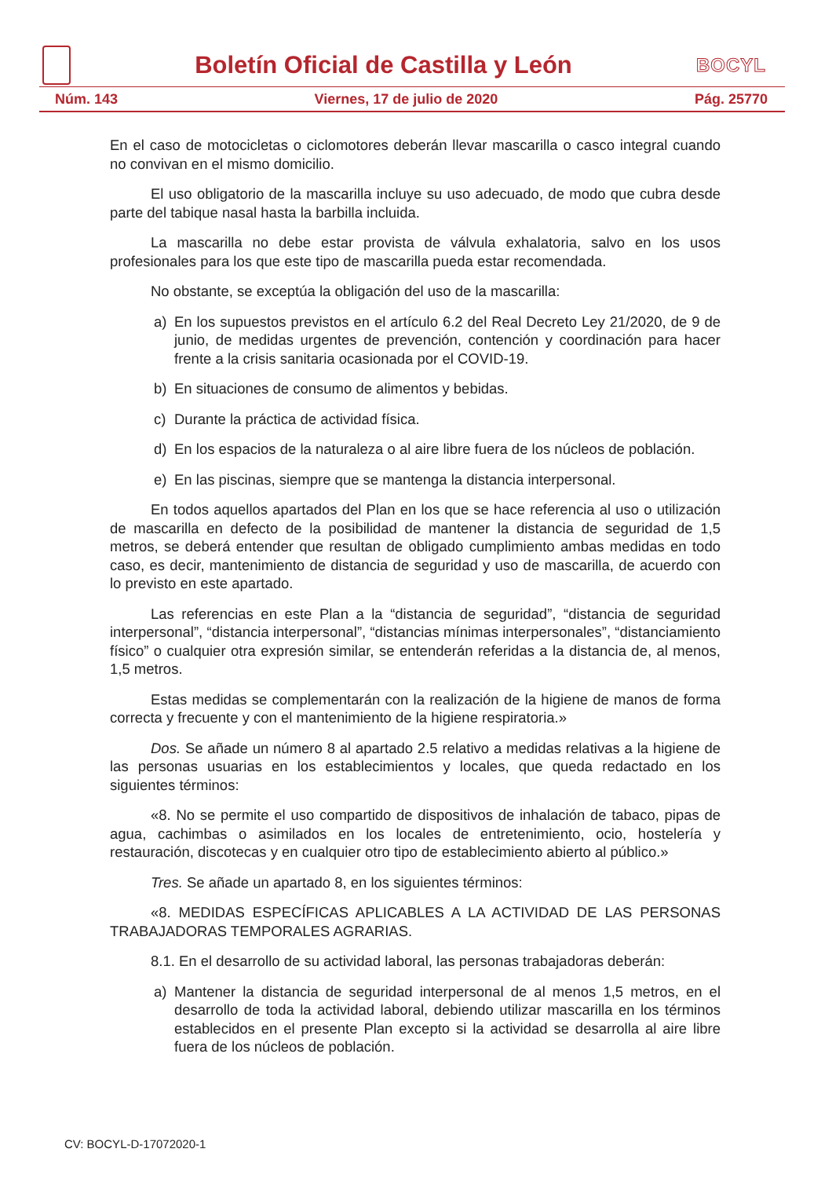Boletín Oficial de Castilla y León
BOCYL
Núm. 143 Viernes, 17 de julio de 2020 Pág. 25770
En el caso de motocicletas o ciclomotores deberán llevar mascarilla o casco integral cuando no convivan en el mismo domicilio.
El uso obligatorio de la mascarilla incluye su uso adecuado, de modo que cubra desde parte del tabique nasal hasta la barbilla incluida.
La mascarilla no debe estar provista de válvula exhalatoria, salvo en los usos profesionales para los que este tipo de mascarilla pueda estar recomendada.
No obstante, se exceptúa la obligación del uso de la mascarilla:
a) En los supuestos previstos en el artículo 6.2 del Real Decreto Ley 21/2020, de 9 de junio, de medidas urgentes de prevención, contención y coordinación para hacer frente a la crisis sanitaria ocasionada por el COVID-19.
b) En situaciones de consumo de alimentos y bebidas.
c) Durante la práctica de actividad física.
d) En los espacios de la naturaleza o al aire libre fuera de los núcleos de población.
e) En las piscinas, siempre que se mantenga la distancia interpersonal.
En todos aquellos apartados del Plan en los que se hace referencia al uso o utilización de mascarilla en defecto de la posibilidad de mantener la distancia de seguridad de 1,5 metros, se deberá entender que resultan de obligado cumplimiento ambas medidas en todo caso, es decir, mantenimiento de distancia de seguridad y uso de mascarilla, de acuerdo con lo previsto en este apartado.
Las referencias en este Plan a la “distancia de seguridad”, “distancia de seguridad interpersonal”, “distancia interpersonal”, “distancias mínimas interpersonales”, “distanciamiento físico” o cualquier otra expresión similar, se entenderán referidas a la distancia de, al menos, 1,5 metros.
Estas medidas se complementarán con la realización de la higiene de manos de forma correcta y frecuente y con el mantenimiento de la higiene respiratoria.»
Dos. Se añade un número 8 al apartado 2.5 relativo a medidas relativas a la higiene de las personas usuarias en los establecimientos y locales, que queda redactado en los siguientes términos:
«8. No se permite el uso compartido de dispositivos de inhalación de tabaco, pipas de agua, cachimbas o asimilados en los locales de entretenimiento, ocio, hostelería y restauración, discotecas y en cualquier otro tipo de establecimiento abierto al público.»
Tres. Se añade un apartado 8, en los siguientes términos:
«8. MEDIDAS ESPECÍFICAS APLICABLES A LA ACTIVIDAD DE LAS PERSONAS TRABAJADORAS TEMPORALES AGRARIAS.
8.1. En el desarrollo de su actividad laboral, las personas trabajadoras deberán:
a) Mantener la distancia de seguridad interpersonal de al menos 1,5 metros, en el desarrollo de toda la actividad laboral, debiendo utilizar mascarilla en los términos establecidos en el presente Plan excepto si la actividad se desarrolla al aire libre fuera de los núcleos de población.
CV: BOCYL-D-17072020-1